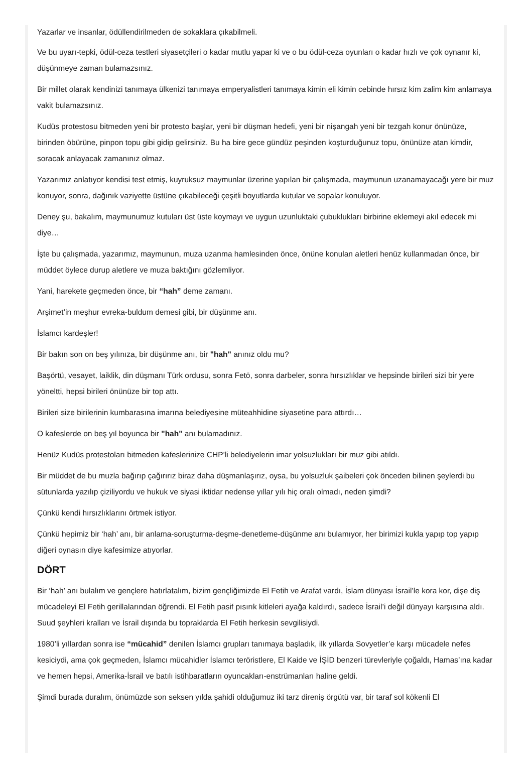Yazarlar ve insanlar, ödüllendirilmeden de sokaklara çıkabilmeli.
Ve bu uyarı-tepki, ödül-ceza testleri siyasetçileri o kadar mutlu yapar ki ve o bu ödül-ceza oyunları o kadar hızlı ve çok oynanır ki, düşünmeye zaman bulamazsınız.
Bir millet olarak kendinizi tanımaya ülkenizi tanımaya emperyalistleri tanımaya kimin eli kimin cebinde hırsız kim zalim kim anlamaya vakit bulamazsınız.
Kudüs protestosu bitmeden yeni bir protesto başlar, yeni bir düşman hedefi, yeni bir nişangah yeni bir tezgah konur önünüze, birinden öbürüne, pinpon topu gibi gidip gelirsiniz. Bu ha bire gece gündüz peşinden koşturduğunuz topu, önünüze atan kimdir, soracak anlayacak zamanınız olmaz.
Yazarımız anlatıyor kendisi test etmiş, kuyruksuz maymunlar üzerine yapılan bir çalışmada, maymunun uzanamayacağı yere bir muz konuyor, sonra, dağınık vaziyette üstüne çıkabileceği çeşitli boyutlarda kutular ve sopalar konuluyor.
Deney şu, bakalım, maymunumuz kutuları üst üste koymayı ve uygun uzunluktaki çubuklukları birbirine eklemeyi akıl edecek mi diye…
İşte bu çalışmada, yazarımız, maymunun, muza uzanma hamlesinden önce, önüne konulan aletleri henüz kullanmadan önce, bir müddet öylece durup aletlere ve muza baktığını gözlemliyor.
Yani, harekete geçmeden önce, bir “hah” deme zamanı.
Arşimet’in meşhur evreka-buldum demesi gibi, bir düşünme anı.
İslamcı kardeşler!
Bir bakın son on beş yılınıza, bir düşünme anı, bir "hah" anınız oldu mu?
Başörtü, vesayet, laiklik, din düşmanı Türk ordusu, sonra Fetö, sonra darbeler, sonra hırsızlıklar ve hepsinde birileri sizi bir yere yöneltti, hepsi birileri önünüze bir top attı.
Birileri size birilerinin kumbarasına imarına belediyesine müteahhidine siyasetine para attırdı…
O kafeslerde on beş yıl boyunca bir "hah" anı bulamadınız.
Henüz Kudüs protestoları bitmeden kafeslerinize CHP’li belediyelerin imar yolsuzlukları bir muz gibi atıldı.
Bir müddet de bu muzla bağırıp çağırırız biraz daha düşmanlaşırız, oysa, bu yolsuzluk şaibeleri çok önceden bilinen şeylerdi bu sütunlarda yazılıp çiziliyordu ve hukuk ve siyasi iktidar nedense yıllar yılı hiç oralı olmadı, neden şimdi?
Çünkü kendi hırsızlıklarını örtmek istiyor.
Çünkü hepimiz bir ‘hah’ anı, bir anlama-soruşturma-deşme-denetleme-düşünme anı bulamıyor, her birimizi kukla yapıp top yapıp diğeri oynasın diye kafesimize atıyorlar.
DÖRT
Bir ‘hah’ anı bulalım ve gençlere hatırlatalım, bizim gençliğimizde El Fetih ve Arafat vardı, İslam dünyası İsrail’le kora kor, dişe diş mücadeleyi El Fetih gerillalarından öğrendi. El Fetih pasif pısırık kitleleri ayağa kaldırdı, sadece İsrail’i değil dünyayı karşısına aldı. Suud şeyhleri kralları ve İsrail dışında bu topraklarda El Fetih herkesin sevgilisiydi.
1980’li yıllardan sonra ise “mücahid” denilen İslamcı grupları tanımaya başladık, ilk yıllarda Sovyetler’e karşı mücadele nefes kesiciydi, ama çok geçmeden, İslamcı mücahidler İslamcı teröristlere, El Kaide ve İŞİD benzeri türevleriyle çoğaldı, Hamas’ına kadar ve hemen hepsi, Amerika-İsrail ve batılı istihbaratların oyuncakları-enstrümanları haline geldi.
Şimdi burada duralım, önümüzde son seksen yılda şahidi olduğumuz iki tarz direniş örgütü var, bir taraf sol kökenli El